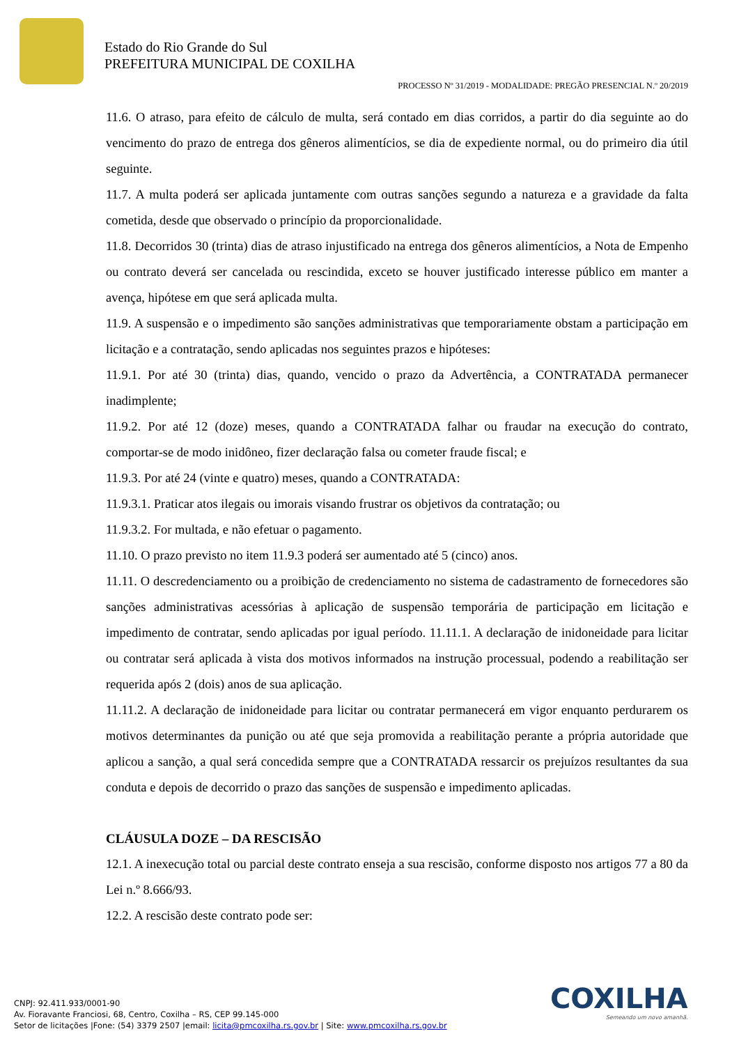Estado do Rio Grande do Sul
PREFEITURA MUNICIPAL DE COXILHA
PROCESSO Nº 31/2019 - MODALIDADE: PREGÃO PRESENCIAL N.º 20/2019
11.6. O atraso, para efeito de cálculo de multa, será contado em dias corridos, a partir do dia seguinte ao do vencimento do prazo de entrega dos gêneros alimentícios, se dia de expediente normal, ou do primeiro dia útil seguinte.
11.7. A multa poderá ser aplicada juntamente com outras sanções segundo a natureza e a gravidade da falta cometida, desde que observado o princípio da proporcionalidade.
11.8. Decorridos 30 (trinta) dias de atraso injustificado na entrega dos gêneros alimentícios, a Nota de Empenho ou contrato deverá ser cancelada ou rescindida, exceto se houver justificado interesse público em manter a avença, hipótese em que será aplicada multa.
11.9. A suspensão e o impedimento são sanções administrativas que temporariamente obstam a participação em licitação e a contratação, sendo aplicadas nos seguintes prazos e hipóteses:
11.9.1. Por até 30 (trinta) dias, quando, vencido o prazo da Advertência, a CONTRATADA permanecer inadimplente;
11.9.2. Por até 12 (doze) meses, quando a CONTRATADA falhar ou fraudar na execução do contrato, comportar-se de modo inidôneo, fizer declaração falsa ou cometer fraude fiscal; e
11.9.3. Por até 24 (vinte e quatro) meses, quando a CONTRATADA:
11.9.3.1. Praticar atos ilegais ou imorais visando frustrar os objetivos da contratação; ou
11.9.3.2. For multada, e não efetuar o pagamento.
11.10. O prazo previsto no item 11.9.3 poderá ser aumentado até 5 (cinco) anos.
11.11. O descredenciamento ou a proibição de credenciamento no sistema de cadastramento de fornecedores são sanções administrativas acessórias à aplicação de suspensão temporária de participação em licitação e impedimento de contratar, sendo aplicadas por igual período. 11.11.1. A declaração de inidoneidade para licitar ou contratar será aplicada à vista dos motivos informados na instrução processual, podendo a reabilitação ser requerida após 2 (dois) anos de sua aplicação.
11.11.2. A declaração de inidoneidade para licitar ou contratar permanecerá em vigor enquanto perdurarem os motivos determinantes da punição ou até que seja promovida a reabilitação perante a própria autoridade que aplicou a sanção, a qual será concedida sempre que a CONTRATADA ressarcir os prejuízos resultantes da sua conduta e depois de decorrido o prazo das sanções de suspensão e impedimento aplicadas.
CLÁUSULA DOZE – DA RESCISÃO
12.1. A inexecução total ou parcial deste contrato enseja a sua rescisão, conforme disposto nos artigos 77 a 80 da Lei n.º 8.666/93.
12.2. A rescisão deste contrato pode ser:
COXILHA
Semeando um novo amanhã.
CNPJ: 92.411.933/0001-90
Av. Fioravante Franciosi, 68, Centro, Coxilha – RS, CEP 99.145-000
Setor de licitações |Fone: (54) 3379 2507 |email: licita@pmcoxilha.rs.gov.br | Site: www.pmcoxilha.rs.gov.br